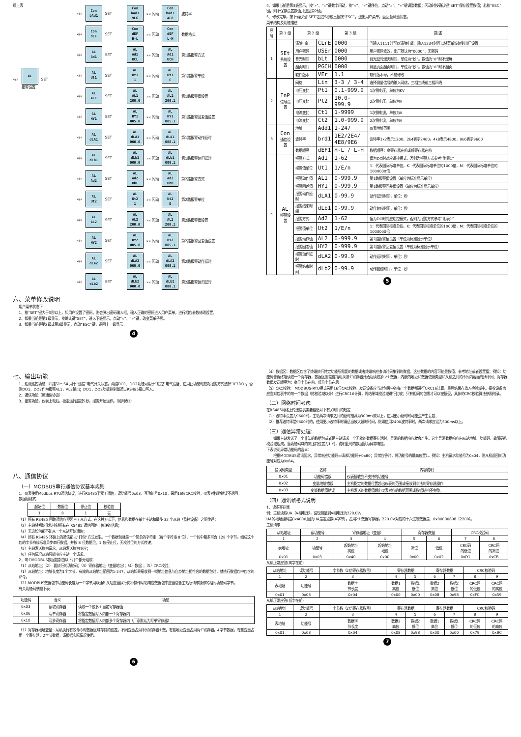续上表
«/»
AL
报警设置
SET
«/»
Con
bAd1
SET
Con
bAd1
9E6
»« 闪动
Con
bAd1
4E8
波特率
«/»
Con
dEF
SET
Con
dEF
H-L
»« 闪动
Con
dEF
L-H
数据格式
«/»
AL
Ad1
SET
AL
Ad1
UCL
»« 闪动
AL
Ad1
UCH
第1路报警方式
«/»
AL
Ut1
SET
AL
Ut1
1
»« 闪动
AL
Ut1
E
第1路报警单位
«/»
AL
AL1
SET
AL
AL1
200.0
»« 闪动
AL
AL1
200.1
第1路报警值设置
«/»
AL
HY1
SET
AL
HY1
005.0
»« 闪动
AL
HY1
005.1
第1路报警回差值设置
«/»
AL
dLA1
SET
AL
dLA1
000.0
»« 闪动
AL
dLA1
000.1
第1路报警动作延时
«/»
AL
dLb1
SET
AL
dLb1
000.0
»« 闪动
AL
dLb1
000.1
第1路报警复归延时
«/»
AL
Ad2
SET
AL
Ad2
UbL
»« 闪动
AL
Ad2
UbH
第2路报警方式
«/»
AL
Ut2
SET
AL
Ut2
1
»« 闪动
AL
Ut2
E
第2路报警单位
«/»
AL
AL2
SET
AL
AL2
200.0
»« 闪动
AL
AL2
200.1
第2路报警值设置
«/»
AL
HY2
SET
AL
HY2
005.0
»« 闪动
AL
HY2
005.1
第2路报警回差值设置
«/»
AL
dLA2
SET
AL
dLA2
000.0
»« 闪动
AL
dLA2
000.1
第2路报警动作延时
«/»
AL
dLb2
SET
AL
dLb2
000.0
»« 闪动
AL
dLb2
000.1
第2路报警复归延时
六、菜单修改说明
用户菜单状态下
1、按“SET”键大于5秒以上，如用户设置了密码，则会弹出密码输入框，输入正确的密码进入用户菜单，进行相应参数修改设置。
2、如果当前是第1级显示，按确认键“SET”，进入下级显示，点动“«”、“»”键，改变菜单子项。
3、如果当前是第2级或第3级显示，点动“ESC”键，退回上一级显示。
4
4、如果当前是第3级显示，按“»”、“«”键数字闪动，按“«”、“»”键移位，点动“»”、“«”键调整数值；闪动时按确认键“SET”保存设置数值；若按“ESC”键，则不保存设置数值并退回第2级。
5、修改完毕，按下确认键“SET”超过5秒或直接按“ESC”，退出用户菜单，返回至测量状态。
菜单结构及功能描述
| 序号 | 第 1 级 | 第 2 级 | | 第 3 级 | 描 述 |
| --- | --- | --- | --- | --- | --- |
| 1 | SEt 系统设置 | 清除电能 | CLrE | 0000 | 当输入1111时可以清除电能，输入1234时可以将菜单恢复到出厂设置 |
| | | 用户密码 | USEr | 0000 | 用户密码修改，出厂默认为“0000”，无密码 |
| | | 背光时间 | bLt | 0000 | 背光延时熄灭时间，单位为“秒”。数值为“0”时不熄屏 |
| | | 翻页时间 | PGCH | 0000 | 测量页面翻页时间，单位为“秒”。数值为“0”时不翻页 |
| | | 软件版本 | VEr | 1.1 | 软件版本号，不能修改 |
| 2 | InP 信号设置 | 网络 | Lin | 3-3 / 3-4 | 选择测量信号的输入网络，三相三线或三相四线 |
| | | 电压变比 | Pt1 | 0.1-999.9 | 1次侧电压，单位为KV |
| | | 电压变比 | Pt2 | 10.0-999.9 | 2次侧电压，单位为V |
| | | 电流变比 | Ct1 | 1-9999 | 1次侧电流，单位为A |
| | | 电流变比 | Ct2 | 1.0-999.9 | 2次侧电流，单位为A |
| 3 | Con 通信设置 | 地址 | Add1 | 1-247 | 仪表地址范围 |
| | | 波特率 | brd1 | 1E2/2E4/ 4E8/9E6 | 波特率1k2表示1200，2k4表示2400，4k8表示4800，9k6表示9600 |
| | | 数据顺序 | dEF1 | H-L / L-H | 数据顺序：高寄存器在前或低寄存器在前 |
| 4 | AL 报警设置 | 报警方式 | Ad1 | 1-62 | 值为DO时对应遥控模式，否则为报警方式参考“附表1” |
| | | 报警值单位 | Ut1 | 1/E/n | 1：代表国际标准单位，K：代表国际标准单位的1000倍，M：代表国际标准单位的1000000倍 |
| | | 报警动作值 | AL1 | 0-999.9 | 第1路报警值设置（单位为标准显示单位） |
| | | 报警回差值 | HY1 | 0-999.9 | 第1路报警回差值设置（单位为标准显示单位） |
| | | 报警动作延时 | dLA1 | 0-99.9 | 动作延时时间，单位：秒 |
| | | 报警结束时间 | dLb1 | 0-99.9 | 动作复位时间，单位：秒 |
| | | 报警方式 | Ad2 | 1-62 | 值为DO时对应遥控模式，否则为报警方式参考“附表1” |
| | | 报警值单位 | Ut2 | 1/E/n | 1：代表国际标准单位，K：代表国际标准单位的1000倍，M：代表国际标准单位的1000000倍 |
| | | 报警动作值 | AL2 | 0-999.9 | 第2路报警值设置（单位为标准显示单位） |
| | | 报警回差值 | HY2 | 0-999.9 | 第2路报警回差值设置（单位为标准显示单位） |
| | | 报警动作延时 | dLA2 | 0-99.9 | 动作延时时间，单位：秒 |
| | | 报警结束时间 | dLb2 | 0-99.9 | 动作复位时间，单位：秒 |
5
七、输出功能
1、遥测遥控功能：四路S1～S4 用于“遥信”电气开关状态。两路DO1、DO2功能可用于“遥控”电气设备；使用此功能时应将报警方式选择“0”（DO），否则DO1，DO2作为报警AL1，AL2输出；DO1，DO2功能控制量通过RS485接口写入。
2、通信功能（见通信协议）
3、报警功能，仪表上电后，稳定运行超过5秒，报警开始运作。（见附表1）
八、通信协议
（一）MODBUS串行通信协议基本规则
1、仪表使用Modbus RTU通信协议，进行RS485半双工通信，读功能号0x03，写功能号0x10，采用16位CRC校验，仪表对校验错误不返回。
数据帧格式：
| 起始位 | 数据位 | 停止位 | 校验位 |
| 1 | 8 | 1 | 无 |
（1）所有 RS485 回路通信应遵照主 / 从方式。在这种方式下，信息和数据在单个主站和最多 32 个从站（监控设备）之间传递；
（2）主站将初始化和控制所有在 RS485 通信回路上传递的信息；
（3）无论如何都不能从一个从站开始通信；
（4）所有 RS485 环路上的通信都以“打包”方式发生。一个数据包就是一个简单的字符串（每个字符串 8 位），一个包中最多可含 128 个字节。组成这个包的字节构成标准异步串行数据，并按 8 位数据位，1 位停止位，无校验位的方式传递。
（5）主站发送称为请求，从站发送称为响应；
（6）任何情况从站只能响应主站一个请求。
2、每个MODBUS数据包都由以下几个部分组成：
（1）从站地址；（2） 要执行的功能码；（3）寄存器地址（变量地址）；（4）数据 ；（5）CRC校验；
（1）从站地址：地址长度为1个字节，有效的从站地址范围为1-247，从站如果接收到一帧地址信息与自身地址相符合的数据包时，就执行数据包中包含的命令。
（2）MODBUS数据包中功能码长度为一个字节用以通知从站应当执行何种操作从站响应数据包中应当包含主站所请求操作的相同功能码字节。
有关功能码参照下表：
| 功能码 | 含义 | 功能 |
| 0x03 | 读取寄存器 | 读取一个或多个当前寄存器值 |
| 0x06 | 写单寄存器 | 将指定数值写入内部一个寄存器内 |
| 0x10 | 写多寄存器 | 将指定数值写入内部多个寄存器内（厂家默认为写单寄存器） |
（3）寄存器地址变量：从机执行有效命令时数据区域存储的位置。不同变量占用不同寄存器个数，有些地址变量占用两个寄存器，4字节数据，有些变量占用一个寄存器，2字节数据，请根据实际情况使用。
6
（4）数据区：数据区包含了终端执行特定功能所需要的数据或者终端响应查询时采集到的数据。这些数据的内容可能是数值、参考地址或者设置值；例如：功能码告诉终端读取一个寄存器，数据区则需要指明从哪个寄存器开始及读取多少个数据，内嵌的地址和数据依照类型和从机之间的不同内容而有所不同；寄存器数值发送顺序为：高位字节在前，低位字节在后。
（5）CRC校验： MODBUS-RTU模式采用16位CRC校验。发送设备应当对包裹中的每一个数据都进行CRC16计算，最后结果存放入检验域中。接收设备也应当对包裹中的每一个数据（除校验域以外）进行CRC16计算，将结果域校验域进行比较；只有相同的包裹才可以被接受，具体的CRC校验算法参照附录。
（二）网络时间考虑
在RS485网络上传送包裹需要遵循以下有关时间的规定：
（1）波特率设置为9600时，主站两次请求之间的延时推荐为300ms或以上，使用更小延时时可能会产生丢包；
（2）推荐波特率是9600时的，使用更小波特率时请适当放大延时时间，例如使用2400波特率时，两次请求应设为500ms以上。
（三）通信异常处理：
　　如果主站发送了一个非法的数据包或者是主站请求一个无效的数据寄存器时，异常的数据响应就会产生。这个异常数据响应由从站地址、功能码、故障码和校验域组成。当功能码域的高比特位置为1 时，说明此时的数据帧为异常响应。
下表说明异常功能码的含义：
　　根据MODBUS通讯要求，异常响应功能码=请求功能码+0x80；异常应答时，将功能号的最高位置1。例如：主机请求功能号为0x04，则从机返回的功能号对应为0x84。
| 错误码类型 | 名称 | 内容说明 |
| 0x01 | 功能码错误 | 仪表接收到不支持的功能号 |
| 0x02 | 变量地址错误 | 主机指定的数据位置超出仪表的范围或接收到非法的寄存器操作 |
| 0x03 | 变量数据值错误 | 主机发送的数据值超出仪表对应的数据范围或数据结构不完整。 |
（四）通讯帧格式说明
1、读多寄存器
例：主机读取UA（A相电压），设现测量到A相电压为220.0V。
UA的地址编码是0x4000,因为UA是定点数(4字节)，占用2个数据寄存器，220.0V对应的十六进制数据是：0x00000898（2200）。
主机请求
| 从站地址 | 读功能号 | 寄存器地址（变量） | | 寄存器数量 | | CRC校验码 | |
| 1 | 2 | 3 | 4 | 5 | 6 | 7 | 8 |
| 表地址 | 功能号 | 起始地址 高位 | 起始地址 地位 | 高位 | 低位 | CRC码 的低位 | CRC码 的高位 |
| 0x01 | 0x03 | 0x40 | 0x00 | 0x00 | 0x02 | 0xD1 | 0xCB |
从机正常应答(高字在前)
| 从站地址 | 读功能号 | 字节数（2倍寄存器数目） | 寄存器数据 | | 寄存器数据 | | CRC校验码 | |
| 1 | 2 | 3 | 4 | 5 | 6 | 7 | 8 | 9 |
| 表地址 | 功能号 | 数据字 节长度 | 数据1 高位 | 数据1 低位 | 数据2 高位 | 数据2 低位 | CRC码 的低位 | CRC码 的高位 |
| 0x01 | 0x03 | 0x04 | 0x00 | 0x00 | 0x08 | 0x98 | 0xFC | 0x59 |
从机正常应答(低字在前)
| 从站地址 | 读功能号 | 字节数（2倍寄存器数目） | 寄存器数据 | | 寄存器数据 | | CRC校验码 | |
| 1 | 2 | 3 | 4 | 5 | 6 | 7 | 8 | 9 |
| 表地址 | 功能号 | 数据字 节长度 | 数据2 高位 | 数据2 低位 | 数据1 高位 | 数据1 低位 | CRC码 的低位 | CRC码 的高位 |
| 0x01 | 0x03 | 0x04 | 0x08 | 0x98 | 0x00 | 0x00 | 0x79 | 0xBC |
7